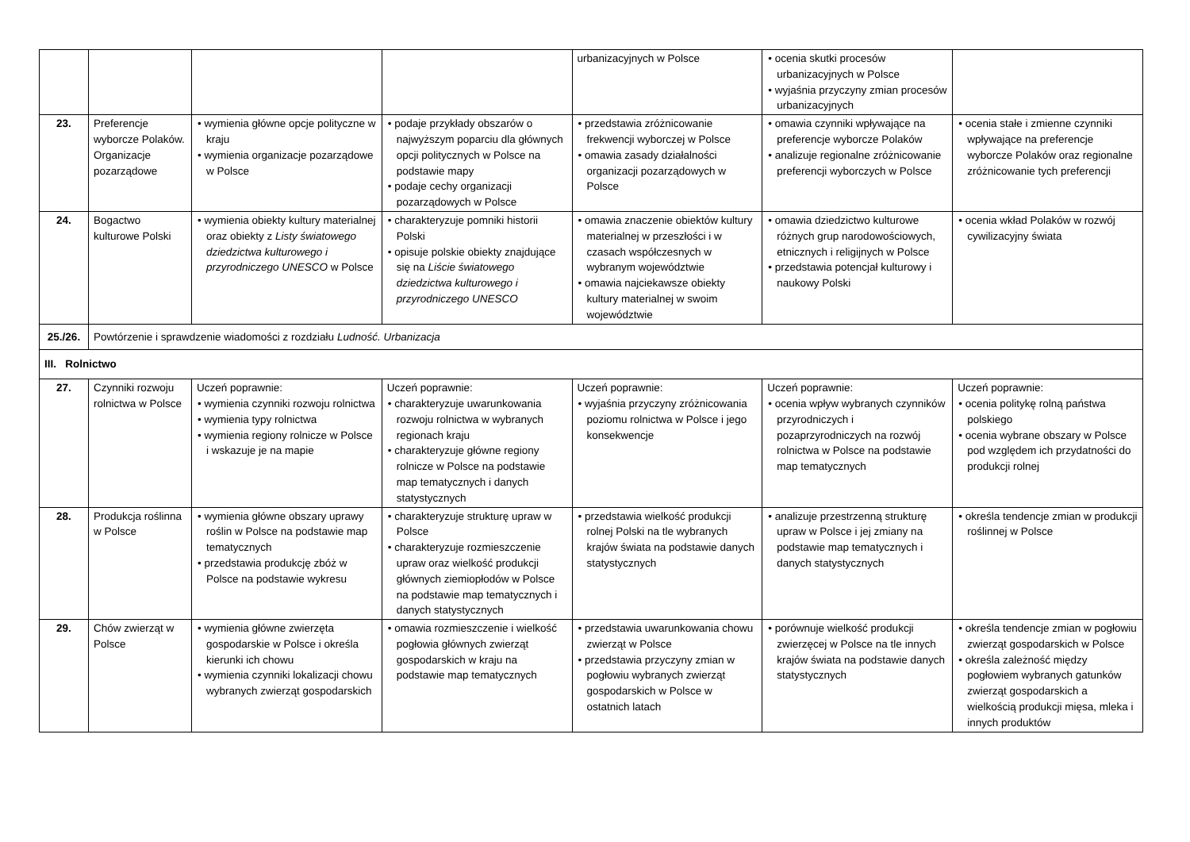| | | | | urbanizacyjnych w Polsce | • ocenia skutki procesów urbanizacyjnych w Polsce • wyjaśnia przyczyny zmian procesów urbanizacyjnych | |
| 23. | Preferencje wyborcze Polaków. Organizacje pozarządowe | • wymienia główne opcje polityczne w kraju • wymienia organizacje pozarządowe w Polsce | • podaje przykłady obszarów o najwyższym poparciu dla głównych opcji politycznych w Polsce na podstawie mapy • podaje cechy organizacji pozarządowych w Polsce | • przedstawia zróżnicowanie frekwencji wyborczej w Polsce • omawia zasady działalności organizacji pozarządowych w Polsce | • omawia czynniki wpływające na preferencje wyborcze Polaków • analizuje regionalne zróżnicowanie preferencji wyborczych w Polsce | • ocenia stałe i zmienne czynniki wpływające na preferencje wyborcze Polaków oraz regionalne zróżnicowanie tych preferencji |
| 24. | Bogactwo kulturowe Polski | • wymienia obiekty kultury materialnej oraz obiekty z Listy światowego dziedzictwa kulturowego i przyrodniczego UNESCO w Polsce | • charakteryzuje pomniki historii Polski • opisuje polskie obiekty znajdujące się na Liście światowego dziedzictwa kulturowego i przyrodniczego UNESCO | • omawia znaczenie obiektów kultury materialnej w przeszłości i w czasach współczesnych w wybranym województwie • omawia najciekawsze obiekty kultury materialnej w swoim województwie | • omawia dziedzictwo kulturowe różnych grup narodowościowych, etnicznych i religijnych w Polsce • przedstawia potencjał kulturowy i naukowy Polski | • ocenia wkład Polaków w rozwój cywilizacyjny świata |
| 25./26. | Powtórzenie i sprawdzenie wiadomości z rozdziału Ludność. Urbanizacja | | | | | |
| III. Rolnictwo | | | | | | |
| 27. | Czynniki rozwoju rolnictwa w Polsce | Uczeń poprawnie: • wymienia czynniki rozwoju rolnictwa • wymienia typy rolnictwa • wymienia regiony rolnicze w Polsce i wskazuje je na mapie | Uczeń poprawnie: • charakteryzuje uwarunkowania rozwoju rolnictwa w wybranych regionach kraju • charakteryzuje główne regiony rolnicze w Polsce na podstawie map tematycznych i danych statystycznych | Uczeń poprawnie: • wyjaśnia przyczyny zróżnicowania poziomu rolnictwa w Polsce i jego konsekwencje | Uczeń poprawnie: • ocenia wpływ wybranych czynników przyrodniczych i pozaprzyrodniczych na rozwój rolnictwa w Polsce na podstawie map tematycznych | Uczeń poprawnie: • ocenia politykę rolną państwa polskiego • ocenia wybrane obszary w Polsce pod względem ich przydatności do produkcji rolnej |
| 28. | Produkcja roślinna w Polsce | • wymienia główne obszary uprawy roślin w Polsce na podstawie map tematycznych • przedstawia produkcję zbóż w Polsce na podstawie wykresu | • charakteryzuje strukturę upraw w Polsce • charakteryzuje rozmieszczenie upraw oraz wielkość produkcji głównych ziemiopłodów w Polsce na podstawie map tematycznych i danych statystycznych | • przedstawia wielkość produkcji rolnej Polski na tle wybranych krajów świata na podstawie danych statystycznych | • analizuje przestrzenną strukturę upraw w Polsce i jej zmiany na podstawie map tematycznych i danych statystycznych | • określa tendencje zmian w produkcji roślinnej w Polsce |
| 29. | Chów zwierząt w Polsce | • wymienia główne zwierzęta gospodarskie w Polsce i określa kierunki ich chowu • wymienia czynniki lokalizacji chowu wybranych zwierząt gospodarskich | • omawia rozmieszczenie i wielkość pogłowia głównych zwierząt gospodarskich w kraju na podstawie map tematycznych | • przedstawia uwarunkowania chowu zwierząt w Polsce • przedstawia przyczyny zmian w pogłowiu wybranych zwierząt gospodarskich w Polsce w ostatnich latach | • porównuje wielkość produkcji zwierzęcej w Polsce na tle innych krajów świata na podstawie danych statystycznych | • określa tendencje zmian w pogłowiu zwierząt gospodarskich w Polsce • określa zależność między pogłowiem wybranych gatunków zwierząt gospodarskich a wielkością produkcji mięsa, mleka i innych produktów |